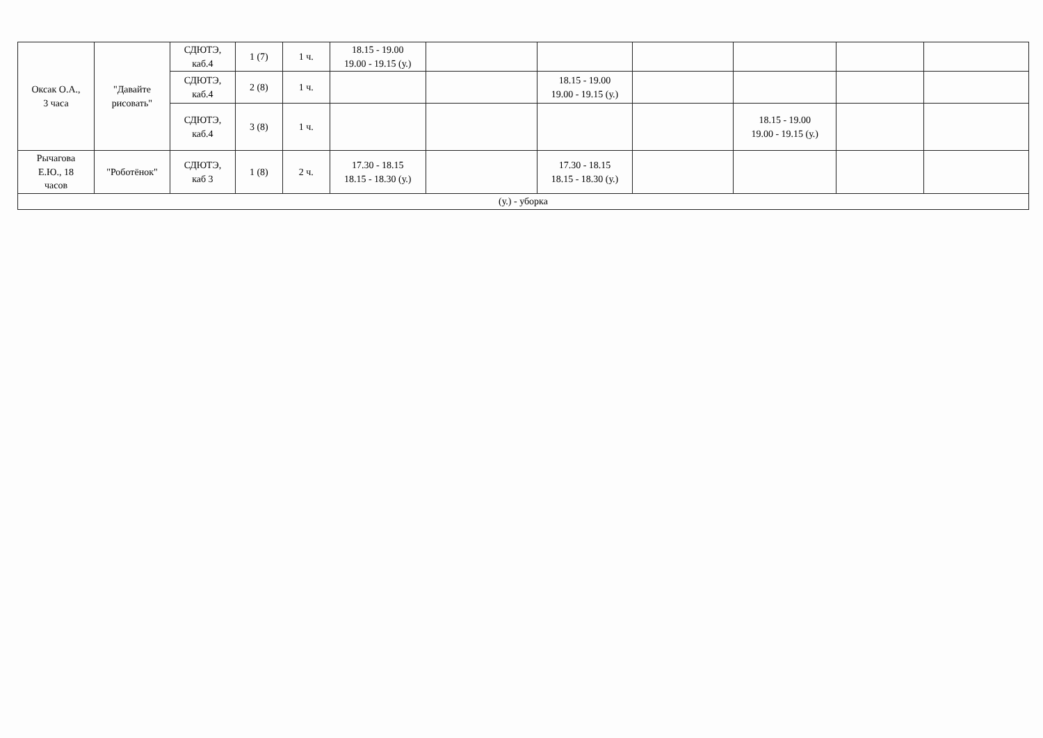| Оксак О.А., 3 часа | "Давайте рисовать" | СДЮТЭ, каб.4 | 1 (7) | 1 ч. | 18.15 - 19.00 19.00 - 19.15 (у.) | | | | | | |
| | | СДЮТЭ, каб.4 | 2 (8) | 1 ч. | | | 18.15 - 19.00 19.00 - 19.15 (у.) | | | | |
| | | СДЮТЭ, каб.4 | 3 (8) | 1 ч. | | | | | 18.15 - 19.00 19.00 - 19.15 (у.) | | |
| Рычагова Е.Ю., 18 часов | "Роботёнок" | СДЮТЭ, каб 3 | 1 (8) | 2 ч. | 17.30 - 18.15 18.15 - 18.30 (у.) | | 17.30 - 18.15 18.15 - 18.30 (у.) | | | | |
| (у.) - уборка | | | | | | | | | | | |